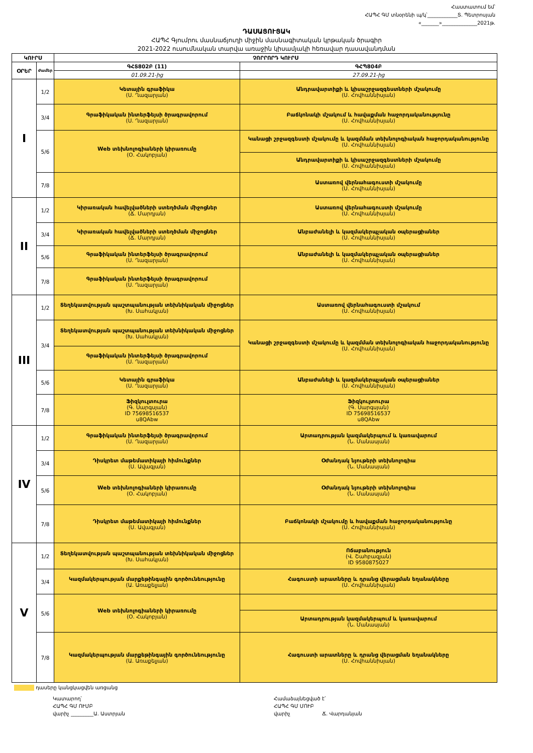Հաստատում եմ՝
ՀԱՊՀ ԳՄ տնօրենի պ/կ՝____________Տ. Պետրոսյան
«_______»______________2021թ.
ԴԱՍԱՑՈՒՑԱԿ
ՀԱՊՀ Գյումրու մասնաճյուղի միջին մասնագիտական կրթական ծրագիր
2021-2022 ուսումնական տարվա առաջին կիսամյակի հեռավար դասավանդման
| ԿՈՒՐՍ | | ՉՈՐՐՈՐԴ ԿՈՒՐՍ | |
| --- | --- | --- | --- |
| ՕՐԵՐ | ժամեր | ԳՀՏ802Բ (11) | ԳՀՊ804Բ |
| | | 01.09.21-ից | 27.09.21-ից |
| I | 1/2 | Կետային գրաֆիկա (Ս. Ղազարյան) | Անդրավարտիքի և կիսաշրջազգեստների մշակումը (Ս. Հովհաննիսյան) |
| | 3/4 | Գրաֆիկական ինտերֆեյսի ծրագրավորում (Ս. Ղազարյան) | Բաճկոնակի մշակում և հավաքման հաջորդականությունը (Ս. Հովհաննիսյան) |
| | 5/6 | Web տեխնոլոգիաների կիրառումը (Օ. Հակոբյան) | Կանացի շրջազգեստի մշակումը և կազմման տեխնոլոգիական հաջորդականությունը (Ս. Հովհաննիսյան) |
| | | | Անդրավարտիքի և կիսաշրջազգեստների մշակումը (Ս. Հովհաննիսյան) |
| | 7/8 | | Աստառով վերնահագուստի մշակումը (Ս. Հովհաննիսյան) |
| II | 1/2 | Կիրառական հավելվածների ստեղծման միջոցներ (Ճ. Մարդյան) | Աստառով վերնահագուստի մշակումը (Ս. Հովհաննիսյան) |
| | 3/4 | Կիրառական հավելվածների ստեղծման միջոցներ (Ճ. Մարդյան) | Անբաժանելի և կազմակերպչական օպերացիաներ (Ս. Հովհաննիսյան) |
| | 5/6 | Գրաֆիկական ինտերֆեյսի ծրագրավորում (Ս. Ղազարյան) | Անբաժանելի և կազմակերպչական օպերացիաներ (Ս. Հովհաննիսյան) |
| | 7/8 | Գրաֆիկական ինտերֆեյսի ծրագրավորում (Ս. Ղազարյան) | |
| III | 1/2 | Տեղեկատվության պաշտպանության տեխնիկական միջոցներ (Խ. Սահակյան) | Աստառով վերնահագուստի մշակում (Ս. Հովհաննիսյան) |
| | 3/4 | Տեղեկատվության պաշտպանության տեխնիկական միջոցներ (Խ. Սահակյան) | Կանացի շրջազգեստի մշակումը և կազմման տեխնոլոգիական հաջորդականությունը (Ս. Հովհաննիսյան) |
| | | Գրաֆիկական ինտերֆեյսի ծրագրավորում (Ս. Ղազարյան) | |
| | 5/6 | Կետային գրաֆիկա (Ս. Ղազարյան) | Անբաժանելի և կազմակերպչական օպերացիաներ (Ս. Հովհաննիսյան) |
| | 7/8 | Ֆիզկուլտուրա (Գ. Սարգսյան) ID 75698516537 u8QAbw | Ֆիզկուլտուրա (Գ. Սարգսյան) ID 75698516537 u8QAbw |
| IV | 1/2 | Գրաֆիկական ինտերֆեյսի ծրագրավորում (Ս. Ղազարյան) | Արտադրության կազմակերպում և կառավարում (Ն. Մանասյան) |
| | 3/4 | Դիսկրետ մաթեմատիկայի հիմունքներ (Ս. Ավագյան) | Օժանդակ նյութերի տեխնոլոգիա (Ն. Մանասյան) |
| | 5/6 | Web տեխնոլոգիաների կիրառումը (Օ. Հակոբյան) | Օժանդակ նյութերի տեխնոլոգիա (Ն. Մանասյան) |
| | 7/8 | Դիսկրետ մաթեմատիկայի հիմունքներ (Ս. Ավագյան) | Բաճկոնակի մշակումը և հավաքման հաջորդականությունը (Ս. Հովհաննիսյան) |
| V | 1/2 | Տեղեկատվության պաշտպանության տեխնիկական միջոցներ (Խ. Սահակյան) | Ոճաբանություն (Վ. Շահբազյան) ID 9580875027 |
| | 3/4 | Կազմակերպության մարքեթինգային գործունեությունը (Ա. Առաքելյան) | Հագուստի արատները և դրանց վերացման եղանակները (Ս. Հովհաննիսյան) |
| | 5/6 | Web տեխնոլոգիաների կիրառումը (Օ. Հակոբյան) | |
| | | | Արտադրության կազմակերպում և կառավարում (Ն. Մանասյան) |
| | 7/8 | Կազմակերպության մարքեթինգային գործունեությունը (Ա. Առաքելյան) | Հագուստի արատները և դրանց վերացման եղանակները (Ս. Հովհաննիսյան) |
դասերը կանցկացվեն առցանց
Կատարող՝
ՀԱՊՀ ԳՄ ՈՒՄԲ
վարիչ _________Ա. Աստրյան
Համաձայնեցված է՝
ՀԱՊՀ ԳՄ ՄՈՒԲ
վարիչ Ճ. Վարդանյան